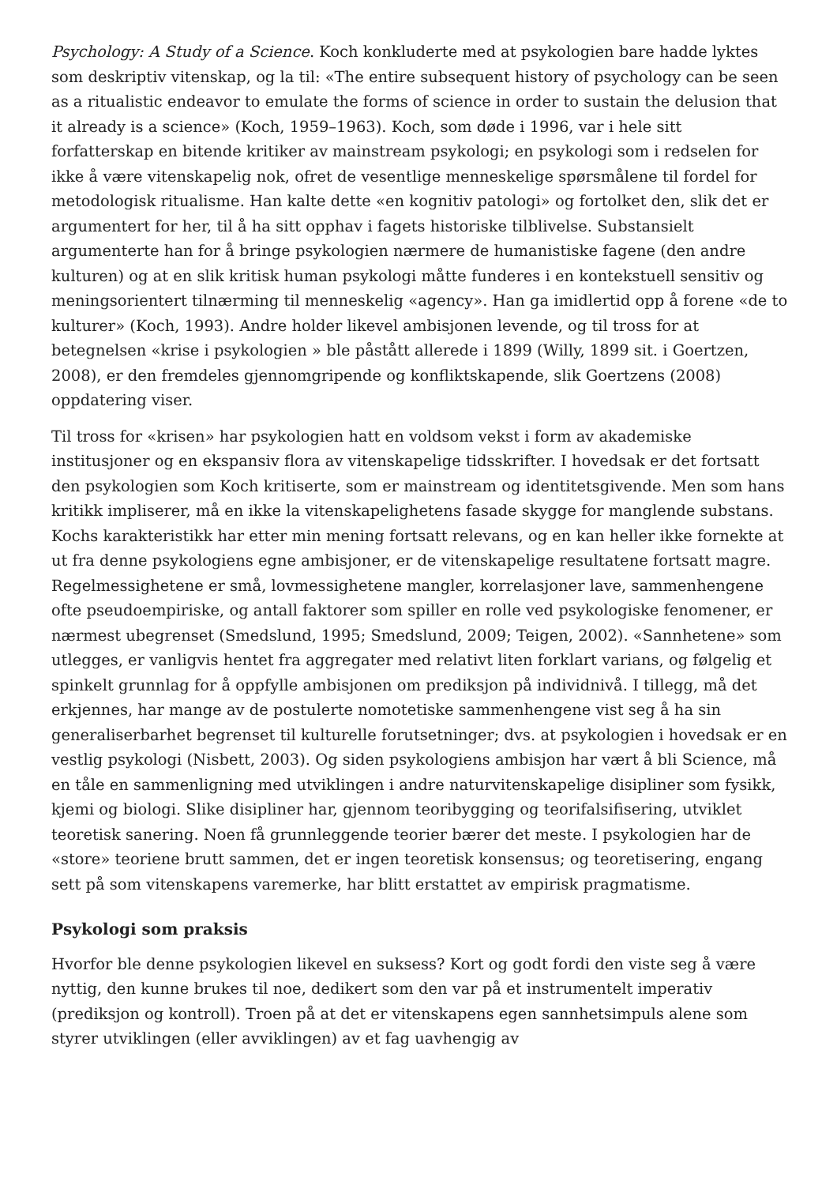Psychology: A Study of a Science. Koch konkluderte med at psykologien bare hadde lyktes som deskriptiv vitenskap, og la til: «The entire subsequent history of psychology can be seen as a ritualistic endeavor to emulate the forms of science in order to sustain the delusion that it already is a science» (Koch, 1959–1963). Koch, som døde i 1996, var i hele sitt forfatterskap en bitende kritiker av mainstream psykologi; en psykologi som i redselen for ikke å være vitenskapelig nok, ofret de vesentlige menneskelige spørsmålene til fordel for metodologisk ritualisme. Han kalte dette «en kognitiv patologi» og fortolket den, slik det er argumentert for her, til å ha sitt opphav i fagets historiske tilblivelse. Substansielt argumenterte han for å bringe psykologien nærmere de humanistiske fagene (den andre kulturen) og at en slik kritisk human psykologi måtte funderes i en kontekstuell sensitiv og meningsorientert tilnærming til menneskelig «agency». Han ga imidlertid opp å forene «de to kulturer» (Koch, 1993). Andre holder likevel ambisjonen levende, og til tross for at betegnelsen «krise i psykologien » ble påstått allerede i 1899 (Willy, 1899 sit. i Goertzen, 2008), er den fremdeles gjennomgripende og konfliktskapende, slik Goertzens (2008) oppdatering viser.
Til tross for «krisen» har psykologien hatt en voldsom vekst i form av akademiske institusjoner og en ekspansiv flora av vitenskapelige tidsskrifter. I hovedsak er det fortsatt den psykologien som Koch kritiserte, som er mainstream og identitetsgivende. Men som hans kritikk impliserer, må en ikke la vitenskapelighetens fasade skygge for manglende substans. Kochs karakteristikk har etter min mening fortsatt relevans, og en kan heller ikke fornekte at ut fra denne psykologiens egne ambisjoner, er de vitenskapelige resultatene fortsatt magre. Regelmessighetene er små, lovmessighetene mangler, korrelasjoner lave, sammenhengene ofte pseudoempiriske, og antall faktorer som spiller en rolle ved psykologiske fenomener, er nærmest ubegrenset (Smedslund, 1995; Smedslund, 2009; Teigen, 2002). «Sannhetene» som utlegges, er vanligvis hentet fra aggregater med relativt liten forklart varians, og følgelig et spinkelt grunnlag for å oppfylle ambisjonen om prediksjon på individnivå. I tillegg, må det erkjennes, har mange av de postulerte nomotetiske sammenhengene vist seg å ha sin generaliserbarhet begrenset til kulturelle forutsetninger; dvs. at psykologien i hovedsak er en vestlig psykologi (Nisbett, 2003). Og siden psykologiens ambisjon har vært å bli Science, må en tåle en sammenligning med utviklingen i andre naturvitenskapelige disipliner som fysikk, kjemi og biologi. Slike disipliner har, gjennom teoribygging og teorifalsifisering, utviklet teoretisk sanering. Noen få grunnleggende teorier bærer det meste. I psykologien har de «store» teoriene brutt sammen, det er ingen teoretisk konsensus; og teoretisering, engang sett på som vitenskapens varemerke, har blitt erstattet av empirisk pragmatisme.
Psykologi som praksis
Hvorfor ble denne psykologien likevel en suksess? Kort og godt fordi den viste seg å være nyttig, den kunne brukes til noe, dedikert som den var på et instrumentelt imperativ (prediksjon og kontroll). Troen på at det er vitenskapens egen sannhetsimpuls alene som styrer utviklingen (eller avviklingen) av et fag uavhengig av